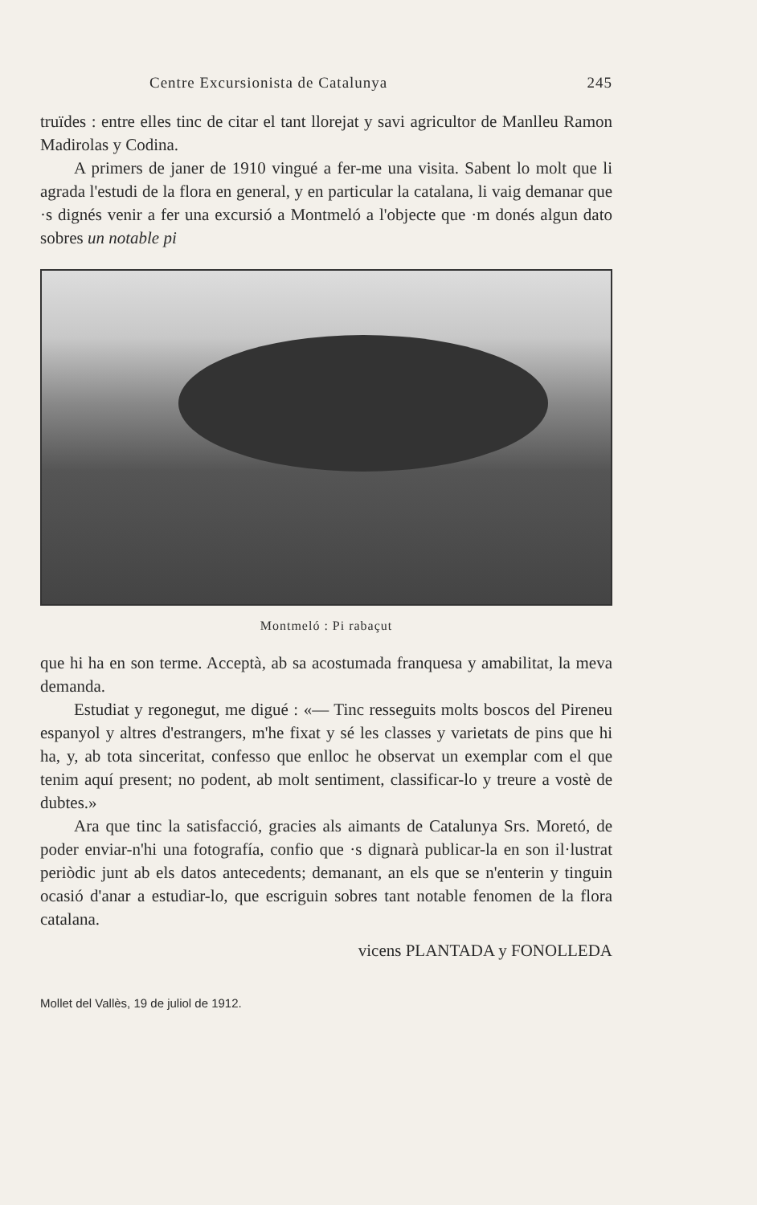Centre Excursionista de Catalunya 245
truïdes : entre elles tinc de citar el tant llorejat y savi agricultor de Manlleu Ramon Madirolas y Codina.
A primers de janer de 1910 vingué a fer-me una visita. Sabent lo molt que li agrada l'estudi de la flora en general, y en particular la catalana, li vaig demanar que ·s dignés venir a fer una excursió a Montmeló a l'objecte que ·m donés algun dato sobres un notable pi
Montmeló : Pi rabaçut
que hi ha en son terme. Acceptà, ab sa acostumada franquesa y amabilitat, la meva demanda.
Estudiat y regonegut, me digué : «— Tinc resseguits molts boscos del Pireneu espanyol y altres d'estrangers, m'he fixat y sé les classes y varietats de pins que hi ha, y, ab tota sinceritat, confesso que enlloc he observat un exemplar com el que tenim aquí present; no podent, ab molt sentiment, classificar-lo y treure a vostè de dubtes.»
Ara que tinc la satisfacció, gracies als aimants de Catalunya Srs. Moretó, de poder enviar-n'hi una fotografía, confio que ·s dignarà publicar-la en son il·lustrat periòdic junt ab els datos antecedents; demanant, an els que se n'enterin y tinguin ocasió d'anar a estudiar-lo, que escriguin sobres tant notable fenomen de la flora catalana.
vicens PLANTADA y FONOLLEDA
Mollet del Vallès, 19 de juliol de 1912.